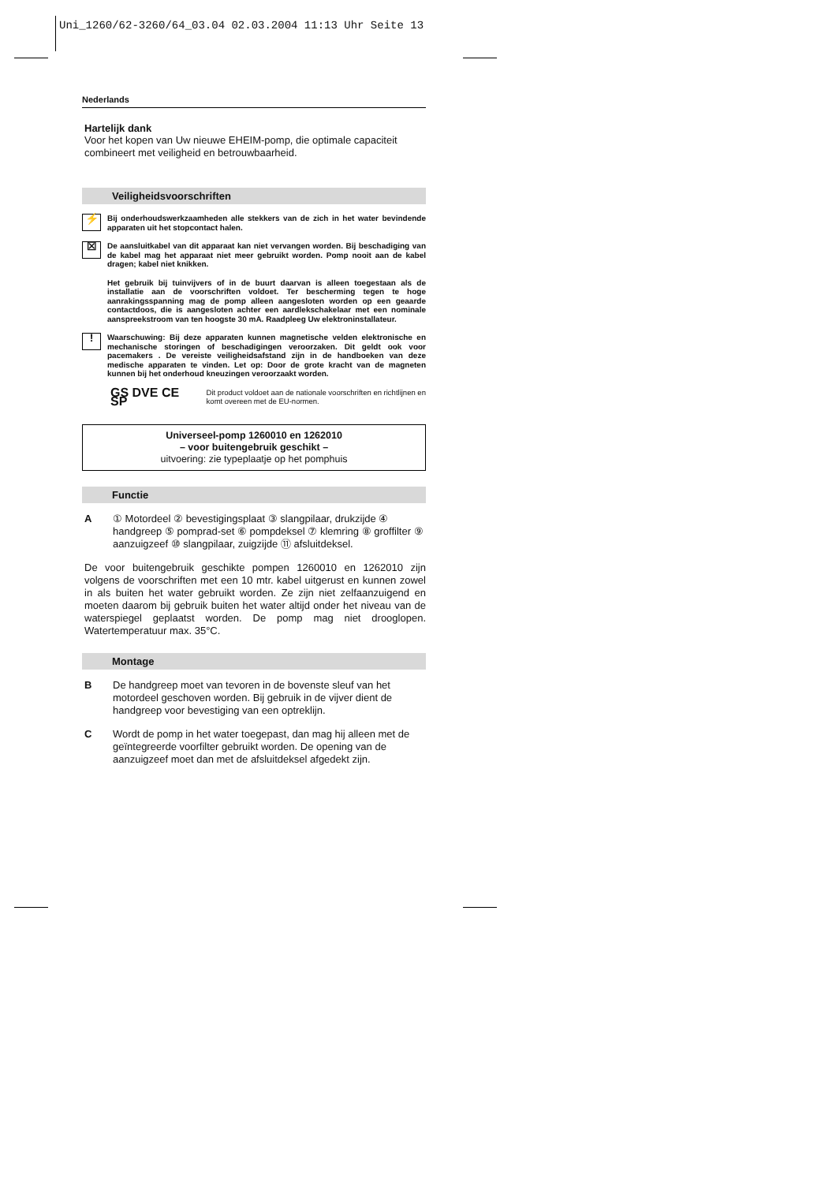Uni_1260/62-3260/64_03.04 02.03.2004 11:13 Uhr Seite 13
Nederlands
Hartelijk dank
Voor het kopen van Uw nieuwe EHEIM-pomp, die optimale capaciteit combineert met veiligheid en betrouwbaarheid.
Veiligheidsvoorschriften
⚡
Bij onderhoudswerkzaamheden alle stekkers van de zich in het water bevindende apparaten uit het stopcontact halen.
☒
De aansluitkabel van dit apparaat kan niet vervangen worden. Bij beschadiging van de kabel mag het apparaat niet meer gebruikt worden. Pomp nooit aan de kabel dragen; kabel niet knikken.
Het gebruik bij tuinvijvers of in de buurt daarvan is alleen toegestaan als de installatie aan de voorschriften voldoet. Ter bescherming tegen te hoge aanrakingsspanning mag de pomp alleen aangesloten worden op een geaarde contactdoos, die is aangesloten achter een aardlekschakelaar met een nominale aanspreekstroom van ten hoogste 30 mA. Raadpleeg Uw elektroninstallateur.
!
Waarschuwing: Bij deze apparaten kunnen magnetische velden elektronische en mechanische storingen of beschadigingen veroorzaken. Dit geldt ook voor pacemakers . De vereiste veiligheidsafstand zijn in de handboeken van deze medische apparaten te vinden. Let op: Door de grote kracht van de magneten kunnen bij het onderhoud kneuzingen veroorzaakt worden.
GS DVE CE SP
Dit product voldoet aan de nationale voorschriften en richtlijnen en komt overeen met de EU-normen.
Universeel-pomp 1260010 en 1262010
– voor buitengebruik geschikt –
uitvoering: zie typeplaatje op het pomphuis
Functie
A ① Motordeel ② bevestigingsplaat ③ slangpilaar, drukzijde ④ handgreep ⑤ pomprad-set ⑥ pompdeksel ⑦ klemring ⑧ groffilter ⑨ aanzuigzeef ⑩ slangpilaar, zuigzijde ⑪ afsluitdeksel.
De voor buitengebruik geschikte pompen 1260010 en 1262010 zijn volgens de voorschriften met een 10 mtr. kabel uitgerust en kunnen zowel in als buiten het water gebruikt worden. Ze zijn niet zelfaanzuigend en moeten daarom bij gebruik buiten het water altijd onder het niveau van de waterspiegel geplaatst worden. De pomp mag niet drooglopen. Watertemperatuur max. 35°C.
Montage
B De handgreep moet van tevoren in de bovenste sleuf van het motordeel geschoven worden. Bij gebruik in de vijver dient de handgreep voor bevestiging van een optreklijn.
C Wordt de pomp in het water toegepast, dan mag hij alleen met de geïntegreerde voorfilter gebruikt worden. De opening van de aanzuigzeef moet dan met de afsluitdeksel afgedekt zijn.